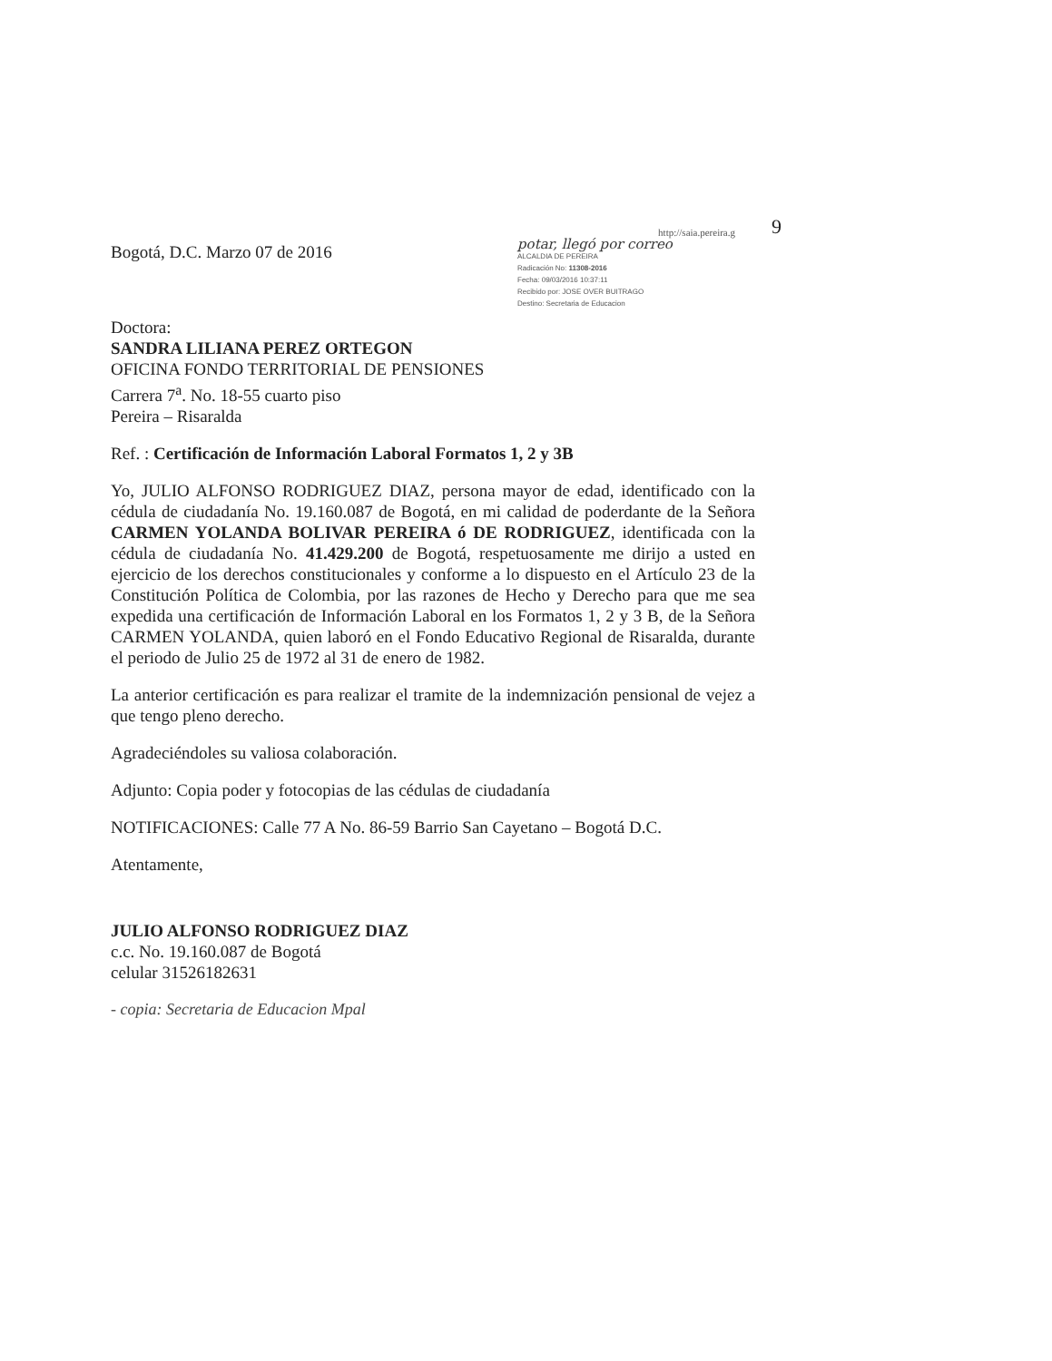9
http://saia.pereira.g
potar, llegó por correo
ALCALDIA DE PEREIRA
Radicación No: 11308-2016
Fecha: 09/03/2016 10:37:11
Recibido por: JOSE OVER BUITRAGO
Destino: Secretaria de Educacion
Bogotá, D.C. Marzo 07 de 2016
Doctora:
SANDRA LILIANA PEREZ ORTEGON
OFICINA FONDO TERRITORIAL DE PENSIONES
Carrera 7<sup>a</sup>. No. 18-55 cuarto piso
Pereira – Risaralda
Ref. : Certificación de Información Laboral Formatos 1, 2 y 3B
Yo, JULIO ALFONSO RODRIGUEZ DIAZ, persona mayor de edad, identificado con la cédula de ciudadanía No. 19.160.087 de Bogotá, en mi calidad de poderdante de la Señora CARMEN YOLANDA BOLIVAR PEREIRA ó DE RODRIGUEZ, identificada con la cédula de ciudadanía No. 41.429.200 de Bogotá, respetuosamente me dirijo a usted en ejercicio de los derechos constitucionales y conforme a lo dispuesto en el Artículo 23 de la Constitución Política de Colombia, por las razones de Hecho y Derecho para que me sea expedida una certificación de Información Laboral en los Formatos 1, 2 y 3 B, de la Señora CARMEN YOLANDA, quien laboró en el Fondo Educativo Regional de Risaralda, durante el periodo de Julio 25 de 1972 al 31 de enero de 1982.
La anterior certificación es para realizar el tramite de la indemnización pensional de vejez a que tengo pleno derecho.
Agradeciéndoles su valiosa colaboración.
Adjunto: Copia poder y fotocopias de las cédulas de ciudadanía
NOTIFICACIONES: Calle 77 A No. 86-59 Barrio San Cayetano – Bogotá D.C.
Atentamente,
JULIO ALFONSO RODRIGUEZ DIAZ
c.c. No. 19.160.087 de Bogotá
celular 31526182631
- copia: Secretaria de Educacion Mpal